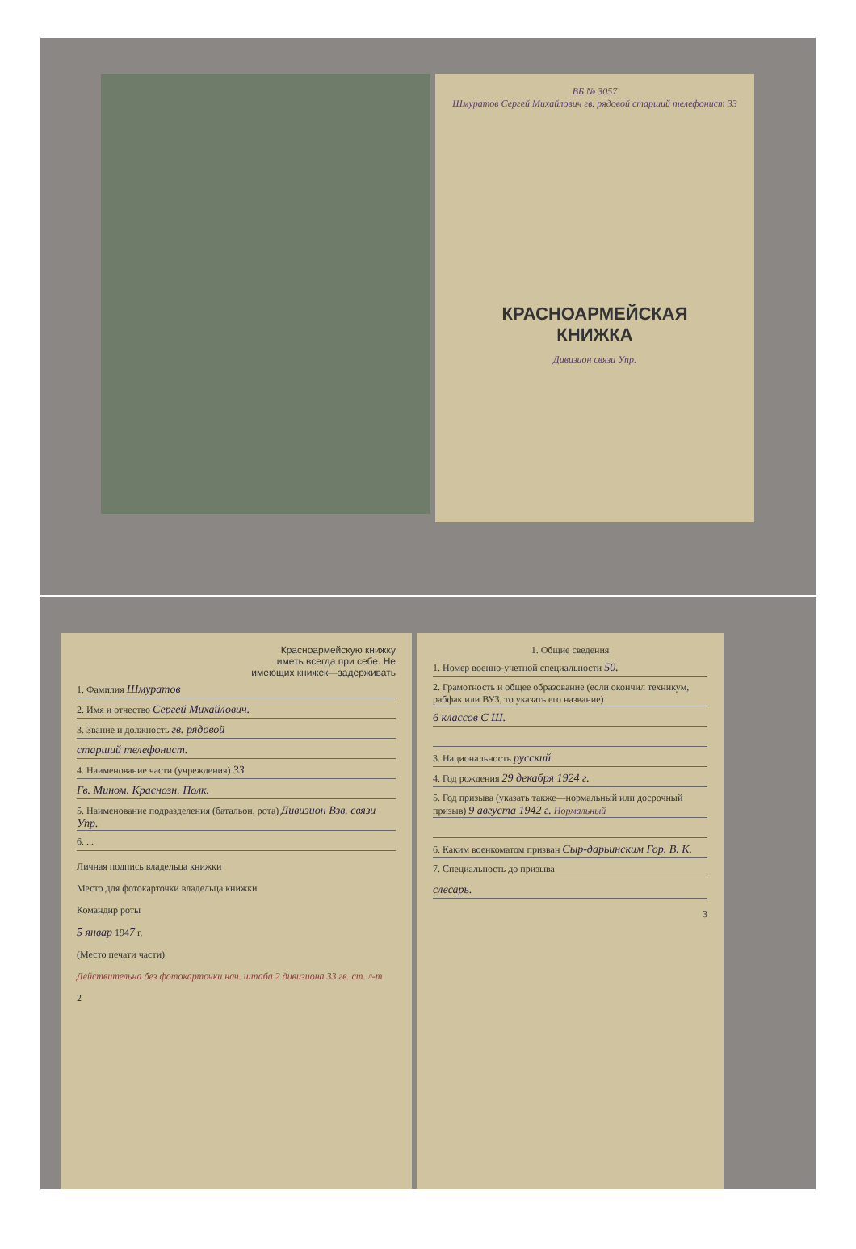ВБ № 3057
Шмуратов Сергей Михайлович гв. рядовой старший телефонист 33
КРАСНОАРМЕЙСКАЯ
КНИЖКА
Дивизион связи Упр.
Красноармейскую книжку
иметь всегда при себе. Не
имеющих книжек—задерживать
1. Фамилия Шмуратов
2. Имя и отчество Сергей Михайлович.
3. Звание и должность гв. рядовой
старший телефонист.
4. Наименование части (учреждения) 33
Гв. Мином. Краснозн. Полк.
5. Наименование подразделения (батальон, рота) Дивизион Взв. связи Упр.
6. ...
Личная подпись владельца книжки
Место для фотокарточки владельца книжки
Командир роты
5 январ 1947 г.
(Место печати части)
Действительна без фотокарточки нач. штаба 2 дивизиона 33 гв. ст. л-т
2
1. Общие сведения
1. Номер военно-учетной специальности 50.
2. Грамотность и общее образование (если окончил техникум, рабфак или ВУЗ, то указать его название)
6 классов С Ш.
3. Национальность русский
4. Год рождения 29 декабря 1924 г.
5. Год призыва (указать также—нормальный или досрочный призыв) 9 августа 1942 г. Нормальный
6. Каким военкоматом призван Сыр-дарьинским Гор. В. К.
7. Специальность до призыва
слесарь.
3